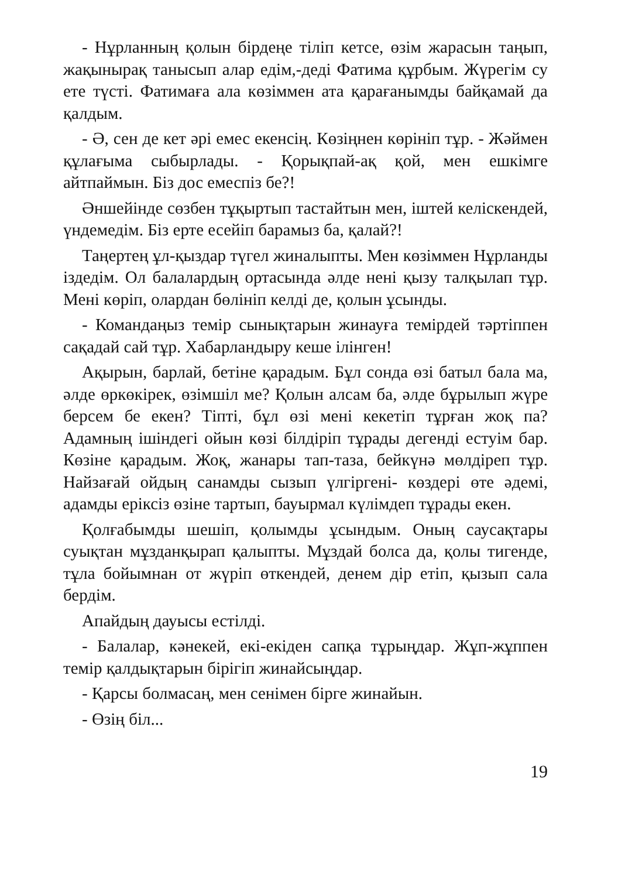- Нұрланның қолын бірдеңе тіліп кетсе, өзім жарасын таңып, жақынырақ танысып алар едім,-деді Фатима құрбым. Жүрегім су ете түсті. Фатимаға ала көзіммен ата қарағанымды байқамай да қалдым.
- Ә, сен де кет әрі емес екенсің. Көзіңнен көрініп тұр. - Жәймен құлағыма сыбырлады. - Қорықпай-ақ қой, мен ешкімге айтпаймын. Біз дос емеспіз бе?!
Әншейінде сөзбен тұқыртып тастайтын мен, іштей келіскендей, үндемедім. Біз ерте есейіп барамыз ба, қалай?!
Таңертең ұл-қыздар түгел жиналыпты. Мен көзіммен Нұрланды іздедім. Ол балалардың ортасында әлде нені қызу талқылап тұр. Мені көріп, олардан бөлініп келді де, қолын ұсынды.
- Командаңыз темір сынықтарын жинауға темірдей тәртіппен сақадай сай тұр. Хабарландыру кеше ілінген!
Ақырын, барлай, бетіне қарадым. Бұл сонда өзі батыл бала ма, әлде өркөкірек, өзімшіл ме? Қолын алсам ба, әлде бұрылып жүре берсем бе екен? Тіпті, бұл өзі мені кекетіп тұрған жоқ па? Адамның ішіндегі ойын көзі білдіріп тұрады дегенді естуім бар. Көзіне қарадым. Жоқ, жанары тап-таза, бейкүнә мөлдіреп тұр. Найзағай ойдың санамды сызып үлгіргені- көздері өте әдемі, адамды еріксіз өзіне тартып, бауырмал күлімдеп тұрады екен.
Қолғабымды шешіп, қолымды ұсындым. Оның саусақтары суықтан мұзданқырап қалыпты. Мұздай болса да, қолы тигенде, тұла бойымнан от жүріп өткендей, денем дір етіп, қызып сала бердім.
Апайдың дауысы естілді.
- Балалар, кәнекей, екі-екіден сапқа тұрыңдар. Жұп-жұппен темір қалдықтарын бірігіп жинайсыңдар.
- Қарсы болмасаң, мен сенімен бірге жинайын.
- Өзің біл...
19